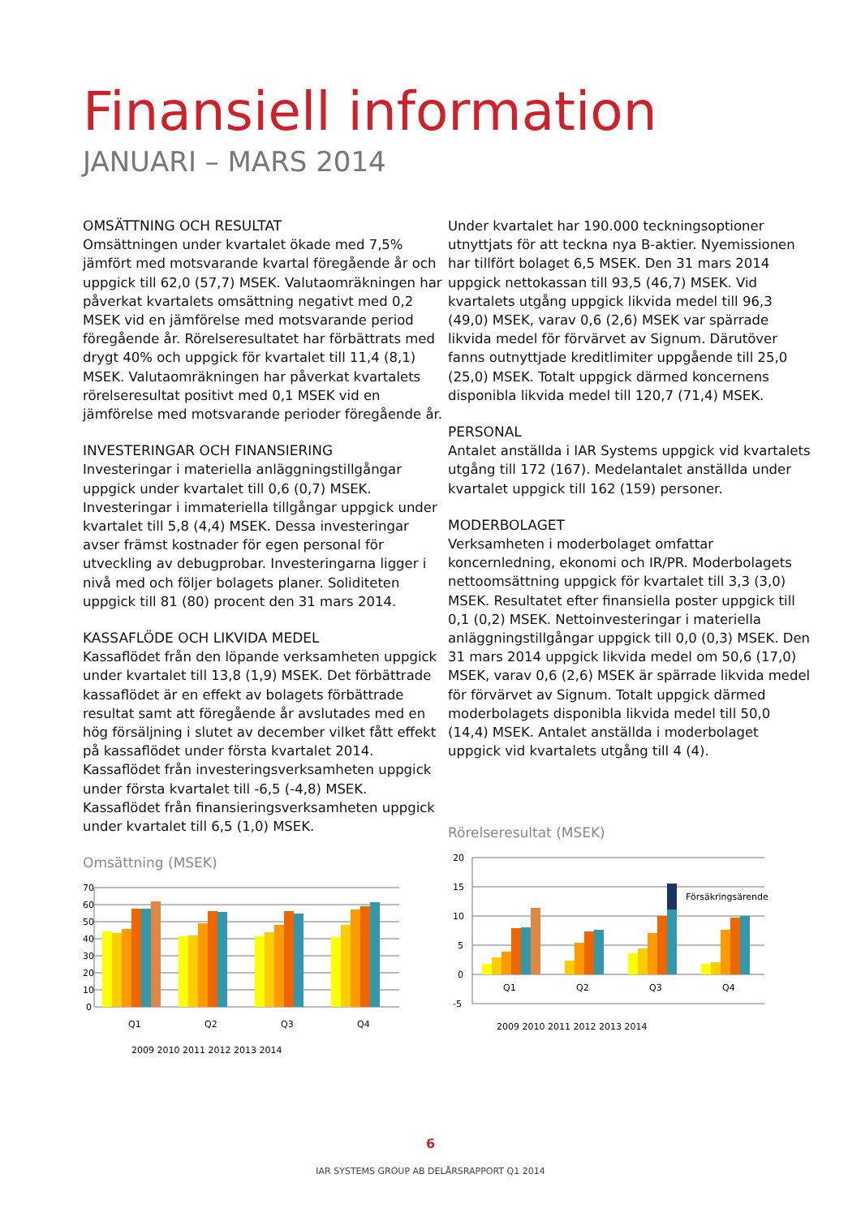Finansiell information
JANUARI – MARS 2014
OMSÄTTNING OCH RESULTAT
Omsättningen under kvartalet ökade med 7,5% jämfört med motsvarande kvartal föregående år och uppgick till 62,0 (57,7) MSEK. Valutaomräkningen har påverkat kvartalets omsättning negativt med 0,2 MSEK vid en jämförelse med motsvarande period föregående år. Rörelseresultatet har förbättrats med drygt 40% och uppgick för kvartalet till 11,4 (8,1) MSEK. Valutaomräkningen har påverkat kvartalets rörelseresultat positivt med 0,1 MSEK vid en jämförelse med motsvarande perioder föregående år.
INVESTERINGAR OCH FINANSIERING
Investeringar i materiella anläggningstillgångar uppgick under kvartalet till 0,6 (0,7) MSEK. Investeringar i immateriella tillgångar uppgick under kvartalet till 5,8 (4,4) MSEK. Dessa investeringar avser främst kostnader för egen personal för utveckling av debugprobar. Investeringarna ligger i nivå med och följer bolagets planer. Soliditeten uppgick till 81 (80) procent den 31 mars 2014.
KASSAFLÖDE OCH LIKVIDA MEDEL
Kassaflödet från den löpande verksamheten uppgick under kvartalet till 13,8 (1,9) MSEK. Det förbättrade kassaflödet är en effekt av bolagets förbättrade resultat samt att föregående år avslutades med en hög försäljning i slutet av december vilket fått effekt på kassaflödet under första kvartalet 2014. Kassaflödet från investeringsverksamheten uppgick under första kvartalet till -6,5 (-4,8) MSEK. Kassaflödet från finansieringsverksamheten uppgick under kvartalet till 6,5 (1,0) MSEK.
Omsättning (MSEK)
70
60
50
40
30
20
10
0
Q1
Q2
Q3
Q4
2009 2010 2011 2012 2013 2014
Under kvartalet har 190.000 teckningsoptioner utnyttjats för att teckna nya B-aktier. Nyemissionen har tillfört bolaget 6,5 MSEK. Den 31 mars 2014 uppgick nettokassan till 93,5 (46,7) MSEK. Vid kvartalets utgång uppgick likvida medel till 96,3 (49,0) MSEK, varav 0,6 (2,6) MSEK var spärrade likvida medel för förvärvet av Signum. Därutöver fanns outnyttjade kreditlimiter uppgående till 25,0 (25,0) MSEK. Totalt uppgick därmed koncernens disponibla likvida medel till 120,7 (71,4) MSEK.
PERSONAL
Antalet anställda i IAR Systems uppgick vid kvartalets utgång till 172 (167). Medelantalet anställda under kvartalet uppgick till 162 (159) personer.
MODERBOLAGET
Verksamheten i moderbolaget omfattar koncernledning, ekonomi och IR/PR. Moderbolagets nettoomsättning uppgick för kvartalet till 3,3 (3,0) MSEK. Resultatet efter finansiella poster uppgick till 0,1 (0,2) MSEK. Nettoinvesteringar i materiella anläggningstillgångar uppgick till 0,0 (0,3) MSEK. Den 31 mars 2014 uppgick likvida medel om 50,6 (17,0) MSEK, varav 0,6 (2,6) MSEK är spärrade likvida medel för förvärvet av Signum. Totalt uppgick därmed moderbolagets disponibla likvida medel till 50,0 (14,4) MSEK. Antalet anställda i moderbolaget uppgick vid kvartalets utgång till 4 (4).
Rörelseresultat (MSEK)
20
15
10
5
0
-5
Försäkringsärende
Q1
Q2
Q3
Q4
2009 2010 2011 2012 2013 2014
6
IAR SYSTEMS GROUP AB DELÅRSRAPPORT Q1 2014